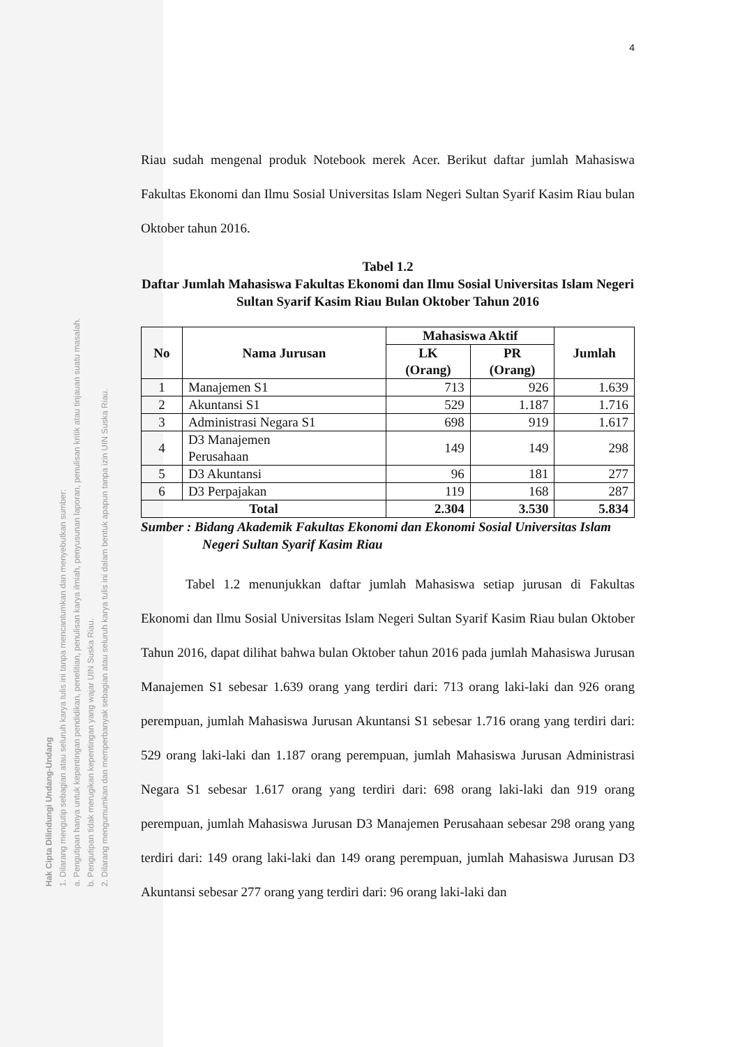Hak Cipta Dilindungi Undang-Undang
1. Dilarang mengutip sebagian atau seluruh karya tulis ini tanpa mencantumkan dan menyebutkan sumber:
a. Pengutipan hanya untuk kepentingan pendidikan, penelitian, penulisan karya ilmiah, penyusunan laporan, penulisan kritik atau tinjauan suatu masalah.
b. Pengutipan tidak merugikan kepentingan yang wajar UIN Suska Riau.
2. Dilarang mengumumkan dan memperbanyak sebagian atau seluruh karya tulis ini dalam bentuk apapun tanpa izin UIN Suska Riau.
4
Riau sudah mengenal produk Notebook merek Acer. Berikut daftar jumlah Mahasiswa Fakultas Ekonomi dan Ilmu Sosial Universitas Islam Negeri Sultan Syarif Kasim Riau bulan Oktober tahun 2016.
Tabel 1.2
Daftar Jumlah Mahasiswa Fakultas Ekonomi dan Ilmu Sosial Universitas Islam Negeri Sultan Syarif Kasim Riau Bulan Oktober Tahun 2016
| No | Nama Jurusan | Mahasiswa Aktif | | Jumlah |
| --- | --- | --- | --- | --- |
| | | LK (Orang) | PR (Orang) | |
| 1 | Manajemen S1 | 713 | 926 | 1.639 |
| 2 | Akuntansi S1 | 529 | 1.187 | 1.716 |
| 3 | Administrasi Negara S1 | 698 | 919 | 1.617 |
| 4 | D3 Manajemen Perusahaan | 149 | 149 | 298 |
| 5 | D3 Akuntansi | 96 | 181 | 277 |
| 6 | D3 Perpajakan | 119 | 168 | 287 |
| Total | | 2.304 | 3.530 | 5.834 |
Sumber : Bidang Akademik Fakultas Ekonomi dan Ekonomi Sosial Universitas Islam Negeri Sultan Syarif Kasim Riau
Tabel 1.2 menunjukkan daftar jumlah Mahasiswa setiap jurusan di Fakultas Ekonomi dan Ilmu Sosial Universitas Islam Negeri Sultan Syarif Kasim Riau bulan Oktober Tahun 2016, dapat dilihat bahwa bulan Oktober tahun 2016 pada jumlah Mahasiswa Jurusan Manajemen S1 sebesar 1.639 orang yang terdiri dari: 713 orang laki-laki dan 926 orang perempuan, jumlah Mahasiswa Jurusan Akuntansi S1 sebesar 1.716 orang yang terdiri dari: 529 orang laki-laki dan 1.187 orang perempuan, jumlah Mahasiswa Jurusan Administrasi Negara S1 sebesar 1.617 orang yang terdiri dari: 698 orang laki-laki dan 919 orang perempuan, jumlah Mahasiswa Jurusan D3 Manajemen Perusahaan sebesar 298 orang yang terdiri dari: 149 orang laki-laki dan 149 orang perempuan, jumlah Mahasiswa Jurusan D3 Akuntansi sebesar 277 orang yang terdiri dari: 96 orang laki-laki dan